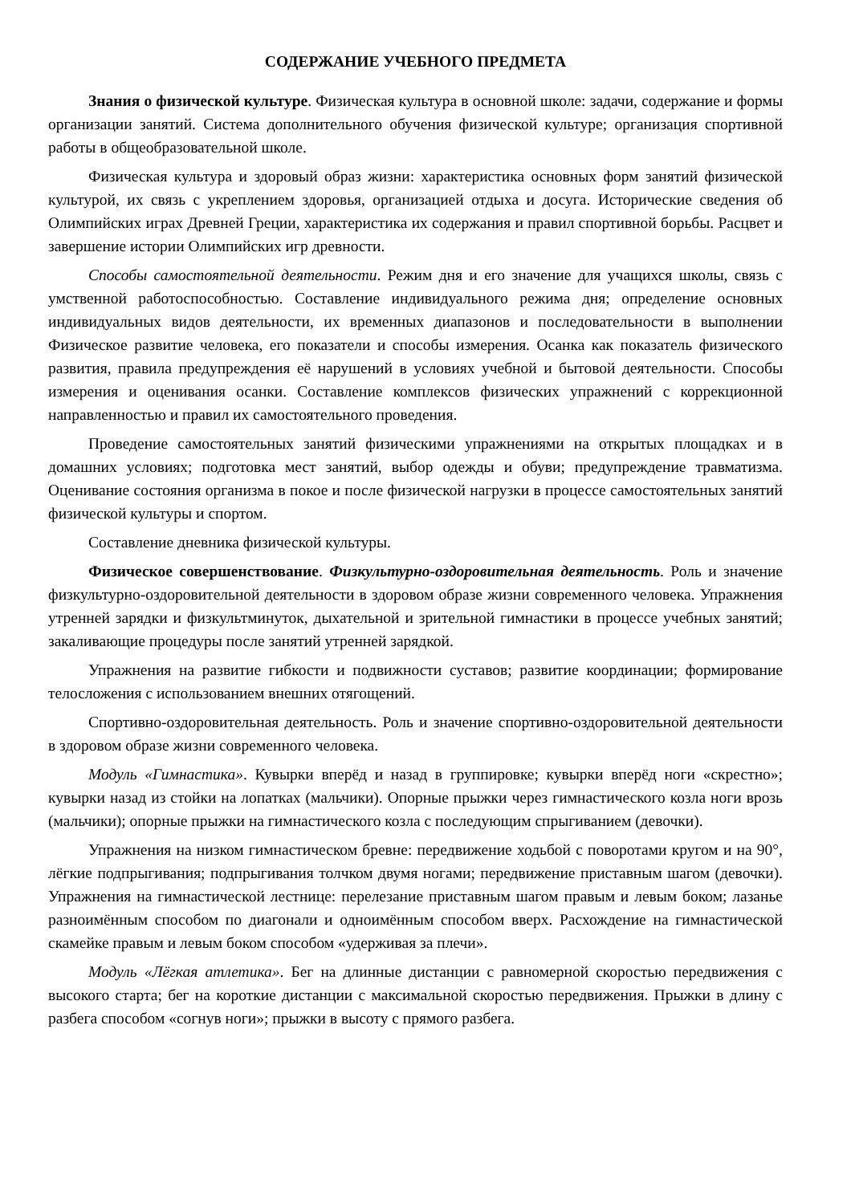СОДЕРЖАНИЕ УЧЕБНОГО ПРЕДМЕТА
Знания о физической культуре. Физическая культура в основной школе: задачи, содержание и формы организации занятий. Система дополнительного обучения физической культуре; организация спортивной работы в общеобразовательной школе.
Физическая культура и здоровый образ жизни: характеристика основных форм занятий физической культурой, их связь с укреплением здоровья, организацией отдыха и досуга. Исторические сведения об Олимпийских играх Древней Греции, характеристика их содержания и правил спортивной борьбы. Расцвет и завершение истории Олимпийских игр древности.
Способы самостоятельной деятельности. Режим дня и его значение для учащихся школы, связь с умственной работоспособностью. Составление индивидуального режима дня; определение основных индивидуальных видов деятельности, их временных диапазонов и последовательности в выполнении Физическое развитие человека, его показатели и способы измерения. Осанка как показатель физического развития, правила предупреждения её нарушений в условиях учебной и бытовой деятельности. Способы измерения и оценивания осанки. Составление комплексов физических упражнений с коррекционной направленностью и правил их самостоятельного проведения.
Проведение самостоятельных занятий физическими упражнениями на открытых площадках и в домашних условиях; подготовка мест занятий, выбор одежды и обуви; предупреждение травматизма. Оценивание состояния организма в покое и после физической нагрузки в процессе самостоятельных занятий физической культуры и спортом.
Составление дневника физической культуры.
Физическое совершенствование. Физкультурно-оздоровительная деятельность. Роль и значение физкультурно-оздоровительной деятельности в здоровом образе жизни современного человека. Упражнения утренней зарядки и физкультминуток, дыхательной и зрительной гимнастики в процессе учебных занятий; закаливающие процедуры после занятий утренней зарядкой.
Упражнения на развитие гибкости и подвижности суставов; развитие координации; формирование телосложения с использованием внешних отягощений.
Спортивно-оздоровительная деятельность. Роль и значение спортивно-оздоровительной деятельности в здоровом образе жизни современного человека.
Модуль «Гимнастика». Кувырки вперёд и назад в группировке; кувырки вперёд ноги «скрестно»; кувырки назад из стойки на лопатках (мальчики). Опорные прыжки через гимнастического козла ноги врозь (мальчики); опорные прыжки на гимнастического козла с последующим спрыгиванием (девочки).
Упражнения на низком гимнастическом бревне: передвижение ходьбой с поворотами кругом и на 90°, лёгкие подпрыгивания; подпрыгивания толчком двумя ногами; передвижение приставным шагом (девочки). Упражнения на гимнастической лестнице: перелезание приставным шагом правым и левым боком; лазанье разноимённым способом по диагонали и одноимённым способом вверх. Расхождение на гимнастической скамейке правым и левым боком способом «удерживая за плечи».
Модуль «Лёгкая атлетика». Бег на длинные дистанции с равномерной скоростью передвижения с высокого старта; бег на короткие дистанции с максимальной скоростью передвижения. Прыжки в длину с разбега способом «согнув ноги»; прыжки в высоту с прямого разбега.